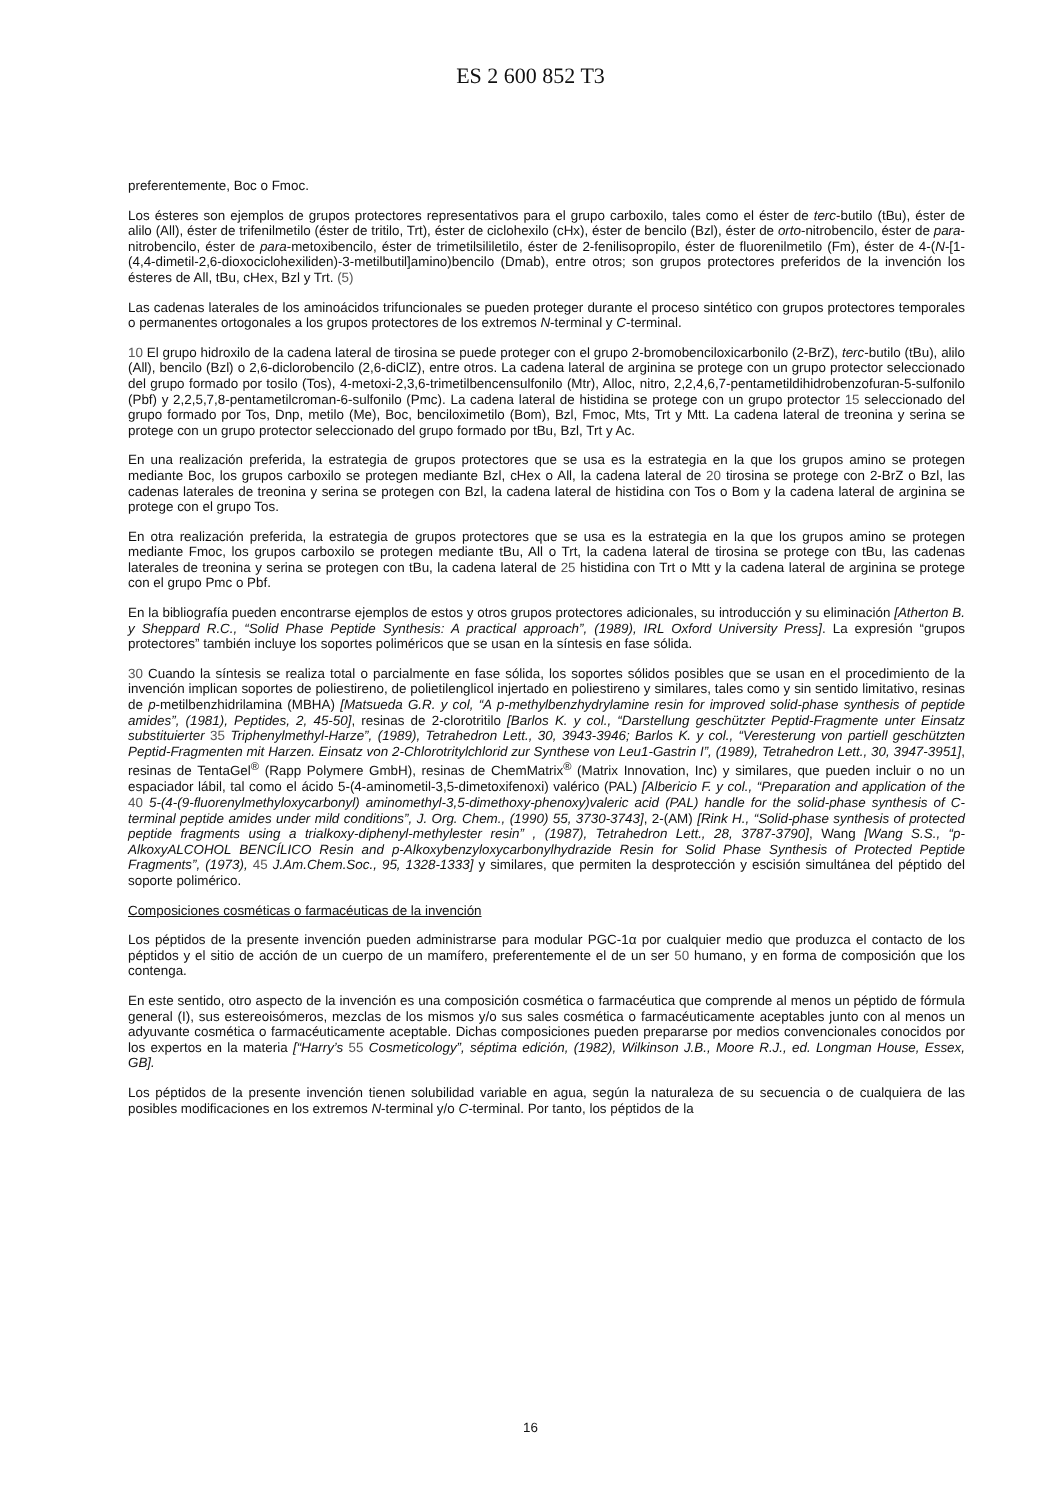ES 2 600 852 T3
preferentemente, Boc o Fmoc.
Los ésteres son ejemplos de grupos protectores representativos para el grupo carboxilo, tales como el éster de terc-butilo (tBu), éster de alilo (All), éster de trifenilmetilo (éster de tritilo, Trt), éster de ciclohexilo (cHx), éster de bencilo (Bzl), éster de orto-nitrobencilo, éster de para-nitrobencilo, éster de para-metoxibencilo, éster de trimetilsililetilo, éster de 2-fenilisopropilo, éster de fluorenilmetilo (Fm), éster de 4-(N-[1-(4,4-dimetil-2,6-dioxociclohexiliden)-3-metilbutil]amino)bencilo (Dmab), entre otros; son grupos protectores preferidos de la invención los ésteres de All, tBu, cHex, Bzl y Trt. (5)
Las cadenas laterales de los aminoácidos trifuncionales se pueden proteger durante el proceso sintético con grupos protectores temporales o permanentes ortogonales a los grupos protectores de los extremos N-terminal y C-terminal.
10 El grupo hidroxilo de la cadena lateral de tirosina se puede proteger con el grupo 2-bromobenciloxicarbonilo (2-BrZ), terc-butilo (tBu), alilo (All), bencilo (Bzl) o 2,6-diclorobencilo (2,6-diClZ), entre otros. La cadena lateral de arginina se protege con un grupo protector seleccionado del grupo formado por tosilo (Tos), 4-metoxi-2,3,6-trimetilbencensulfonilo (Mtr), Alloc, nitro, 2,2,4,6,7-pentametildihidrobenzofuran-5-sulfonilo (Pbf) y 2,2,5,7,8-pentametilcroman-6-sulfonilo (Pmc). La cadena lateral de histidina se protege con un grupo protector 15 seleccionado del grupo formado por Tos, Dnp, metilo (Me), Boc, benciloximetilo (Bom), Bzl, Fmoc, Mts, Trt y Mtt. La cadena lateral de treonina y serina se protege con un grupo protector seleccionado del grupo formado por tBu, Bzl, Trt y Ac.
En una realización preferida, la estrategia de grupos protectores que se usa es la estrategia en la que los grupos amino se protegen mediante Boc, los grupos carboxilo se protegen mediante Bzl, cHex o All, la cadena lateral de 20 tirosina se protege con 2-BrZ o Bzl, las cadenas laterales de treonina y serina se protegen con Bzl, la cadena lateral de histidina con Tos o Bom y la cadena lateral de arginina se protege con el grupo Tos.
En otra realización preferida, la estrategia de grupos protectores que se usa es la estrategia en la que los grupos amino se protegen mediante Fmoc, los grupos carboxilo se protegen mediante tBu, All o Trt, la cadena lateral de tirosina se protege con tBu, las cadenas laterales de treonina y serina se protegen con tBu, la cadena lateral de 25 histidina con Trt o Mtt y la cadena lateral de arginina se protege con el grupo Pmc o Pbf.
En la bibliografía pueden encontrarse ejemplos de estos y otros grupos protectores adicionales, su introducción y su eliminación [Atherton B. y Sheppard R.C., “Solid Phase Peptide Synthesis: A practical approach”, (1989), IRL Oxford University Press]. La expresión “grupos protectores” también incluye los soportes poliméricos que se usan en la síntesis en fase sólida.
30 Cuando la síntesis se realiza total o parcialmente en fase sólida, los soportes sólidos posibles que se usan en el procedimiento de la invención implican soportes de poliestireno, de polietilenglicol injertado en poliestireno y similares, tales como y sin sentido limitativo, resinas de p-metilbenzhidrilamina (MBHA) [Matsueda G.R. y col, “A p-methylbenzhydrylamine resin for improved solid-phase synthesis of peptide amides”, (1981), Peptides, 2, 45-50], resinas de 2-clorotritilo [Barlos K. y col., “Darstellung geschützter Peptid-Fragmente unter Einsatz substituierter 35 Triphenylmethyl-Harze”, (1989), Tetrahedron Lett., 30, 3943-3946; Barlos K. y col., “Veresterung von partiell geschützten Peptid-Fragmenten mit Harzen. Einsatz von 2-Chlorotritylchlorid zur Synthese von Leu1-Gastrin I”, (1989), Tetrahedron Lett., 30, 3947-3951], resinas de TentaGel<sup>®</sup> (Rapp Polymere GmbH), resinas de ChemMatrix<sup>®</sup> (Matrix Innovation, Inc) y similares, que pueden incluir o no un espaciador lábil, tal como el ácido 5-(4-aminometil-3,5-dimetoxifenoxi) valérico (PAL) [Albericio F. y col., “Preparation and application of the 40 5-(4-(9-fluorenylmethyloxycarbonyl) aminomethyl-3,5-dimethoxy-phenoxy)valeric acid (PAL) handle for the solid-phase synthesis of C-terminal peptide amides under mild conditions”, J. Org. Chem., (1990) 55, 3730-3743], 2-(AM) [Rink H., “Solid-phase synthesis of protected peptide fragments using a trialkoxy-diphenyl-methylester resin” , (1987), Tetrahedron Lett., 28, 3787-3790], Wang [Wang S.S., “p-AlkoxyALCOHOL BENCÍLICO Resin and p-Alkoxybenzyloxycarbonylhydrazide Resin for Solid Phase Synthesis of Protected Peptide Fragments”, (1973), 45 J.Am.Chem.Soc., 95, 1328-1333] y similares, que permiten la desprotección y escisión simultánea del péptido del soporte polimérico.
Composiciones cosméticas o farmacéuticas de la invención
Los péptidos de la presente invención pueden administrarse para modular PGC-1α por cualquier medio que produzca el contacto de los péptidos y el sitio de acción de un cuerpo de un mamífero, preferentemente el de un ser 50 humano, y en forma de composición que los contenga.
En este sentido, otro aspecto de la invención es una composición cosmética o farmacéutica que comprende al menos un péptido de fórmula general (I), sus estereoisómeros, mezclas de los mismos y/o sus sales cosmética o farmacéuticamente aceptables junto con al menos un adyuvante cosmética o farmacéuticamente aceptable. Dichas composiciones pueden prepararse por medios convencionales conocidos por los expertos en la materia [“Harry’s 55 Cosmeticology”, séptima edición, (1982), Wilkinson J.B., Moore R.J., ed. Longman House, Essex, GB].
Los péptidos de la presente invención tienen solubilidad variable en agua, según la naturaleza de su secuencia o de cualquiera de las posibles modificaciones en los extremos N-terminal y/o C-terminal. Por tanto, los péptidos de la
16